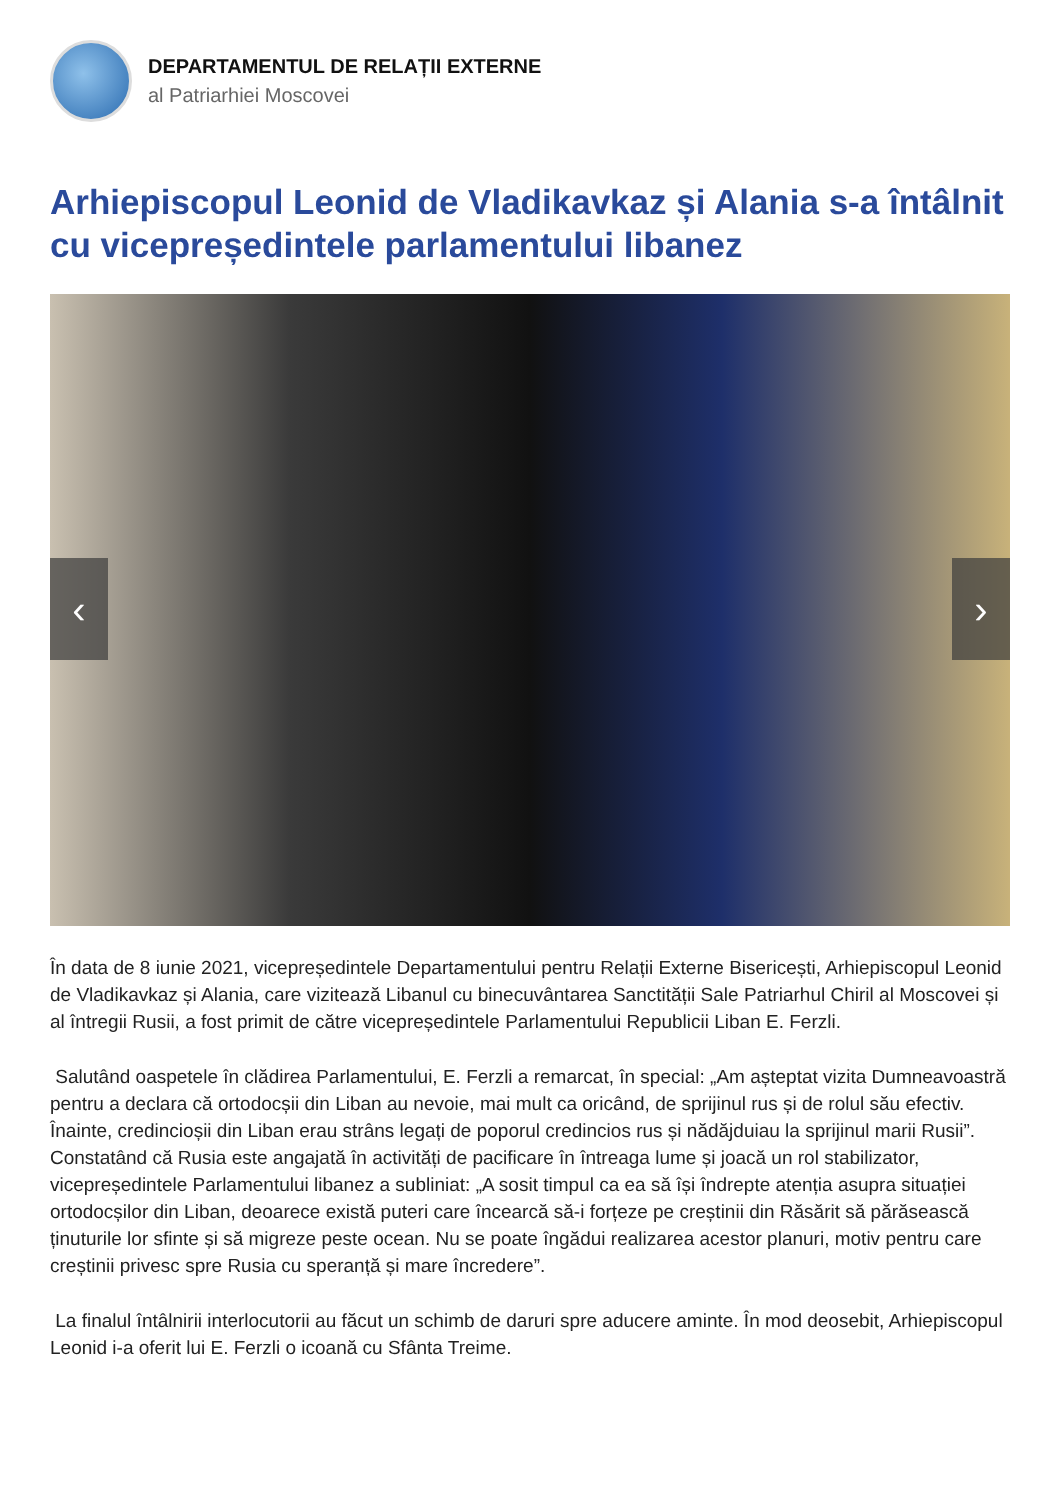DEPARTAMENTUL DE RELAȚII EXTERNE
al Patriarhiei Moscovei
Arhiepiscopul Leonid de Vladikavkaz și Alania s-a întâlnit cu vicepreședintele parlamentului libanez
‹ ›
În data de 8 iunie 2021, vicepreședintele Departamentului pentru Relații Externe Bisericești, Arhiepiscopul Leonid de Vladikavkaz și Alania, care vizitează Libanul cu binecuvântarea Sanctității Sale Patriarhul Chiril al Moscovei și al întregii Rusii, a fost primit de către vicepreședintele Parlamentului Republicii Liban E. Ferzli.
Salutând oaspetele în clădirea Parlamentului, E. Ferzli a remarcat, în special: „Am așteptat vizita Dumneavoastră pentru a declara că ortodocșii din Liban au nevoie, mai mult ca oricând, de sprijinul rus și de rolul său efectiv. Înainte, credincioșii din Liban erau strâns legați de poporul credincios rus și nădăjduiau la sprijinul marii Rusii”. Constatând că Rusia este angajată în activități de pacificare în întreaga lume și joacă un rol stabilizator, vicepreședintele Parlamentului libanez a subliniat: „A sosit timpul ca ea să își îndrepte atenția asupra situației ortodocșilor din Liban, deoarece există puteri care încearcă să-i forțeze pe creștinii din Răsărit să părăsească ținuturile lor sfinte și să migreze peste ocean. Nu se poate îngădui realizarea acestor planuri, motiv pentru care creștinii privesc spre Rusia cu speranță și mare încredere”.
La finalul întâlnirii interlocutorii au făcut un schimb de daruri spre aducere aminte. În mod deosebit, Arhiepiscopul Leonid i-a oferit lui E. Ferzli o icoană cu Sfânta Treime.